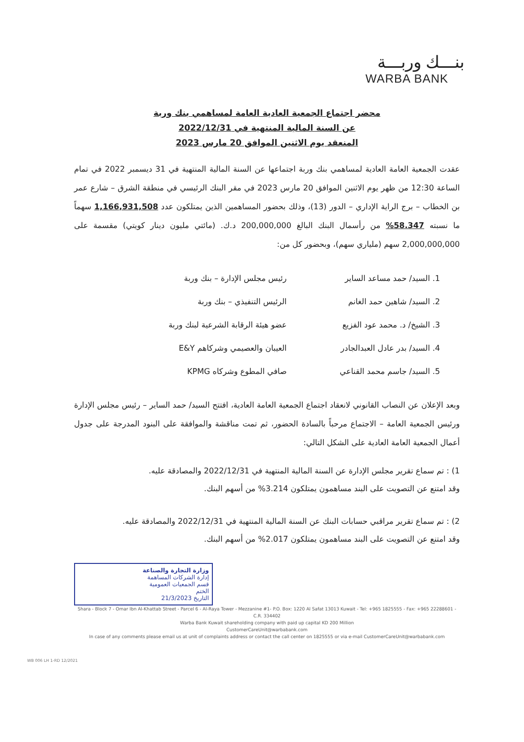بنـــك وربـــة
WARBA BANK
محضر اجتماع الجمعية العادية العامة لمساهمي بنك وربة
عن السنة المالية المنتهية في 2022/12/31
المنعقد يوم الاثنين الموافق 20 مارس 2023
عقدت الجمعية العامة العادية لمساهمي بنك وربة اجتماعها عن السنة المالية المنتهية في 31 ديسمبر 2022 في تمام الساعة 12:30 من ظهر يوم الاثنين الموافق 20 مارس 2023 في مقر البنك الرئيسي في منطقة الشرق – شارع عمر بن الخطاب – برج الراية الإداري – الدور (13)، وذلك بحضور المساهمين الذين يمتلكون عدد 1,166,931,508 سهماً ما نسبته 58.347% من رأسمال البنك البالغ 200,000,000 د.ك. (مائتي مليون دينار كويتي) مقسمة على 2,000,000,000 سهم (ملياري سهم)، وبحضور كل من:
1. السيد/ حمد مساعد الساير
رئيس مجلس الإدارة – بنك وربة
2. السيد/ شاهين حمد الغانم
الرئيس التنفيذي – بنك وربة
3. الشيخ/ د. محمد عود الفزيع
عضو هيئة الرقابة الشرعية لبنك وربة
4. السيد/ بدر عادل العبدالجادر
العيبان والعصيمي وشركاهم E&Y
5. السيد/ جاسم محمد القناعي
صافي المطوع وشركاه KPMG
وبعد الإعلان عن النصاب القانوني لانعقاد اجتماع الجمعية العامة العادية، افتتح السيد/ حمد الساير – رئيس مجلس الإدارة ورئيس الجمعية العامة – الاجتماع مرحباً بالسادة الحضور، ثم تمت مناقشة والموافقة على البنود المدرجة على جدول أعمال الجمعية العامة العادية على الشكل التالي:
1) : تم سماع تقرير مجلس الإدارة عن السنة المالية المنتهية في 2022/12/31 والمصادقة عليه.
وقد امتنع عن التصويت على البند مساهمون يمتلكون 3.214% من أسهم البنك.
2) : تم سماع تقرير مراقبي حسابات البنك عن السنة المالية المنتهية في 2022/12/31 والمصادقة عليه.
وقد امتنع عن التصويت على البند مساهمون يمتلكون 2.017% من أسهم البنك.
وزارة التجارة والصناعة
إدارة الشركات المساهمة
قسم الجمعيات العمومية
الختم
التاريخ 21/3/2023
Shara - Block 7 - Omar Ibn Al-Khattab Street - Parcel 6 - Al-Raya Tower - Mezzanine #1- P.O. Box: 1220 Al Safat 13013 Kuwait - Tel: +965 1825555 - Fax: +965 22288601 - C.R. 334402
Warba Bank Kuwait shareholding company with paid up capital KD 200 Million
CustomerCareUnit@warbabank.com
In case of any comments please email us at unit of complaints address or contact the call center on 1825555 or via e-mail CustomerCareUnit@warbabank.com
WB 006 LH 1-RD 12/2021